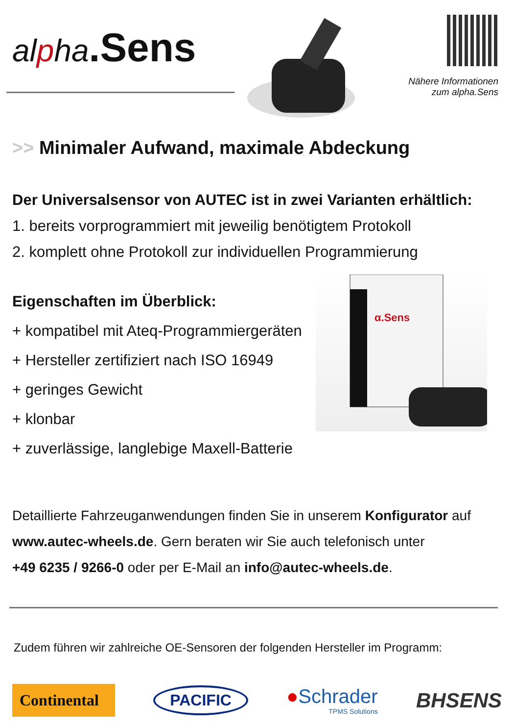alpha.Sens
Nähere Informationen
zum alpha.Sens
>> Minimaler Aufwand, maximale Abdeckung
Der Universalsensor von AUTEC ist in zwei Varianten erhältlich:
1. bereits vorprogrammiert mit jeweilig benötigtem Protokoll
2. komplett ohne Protokoll zur individuellen Programmierung
Eigenschaften im Überblick:
+ kompatibel mit Ateq-Programmiergeräten
+ Hersteller zertifiziert nach ISO 16949
+ geringes Gewicht
+ klonbar
+ zuverlässige, langlebige Maxell-Batterie
α.Sens
Detaillierte Fahrzeuganwendungen finden Sie in unserem Konfigurator auf
www.autec-wheels.de. Gern beraten wir Sie auch telefonisch unter
+49 6235 / 9266-0 oder per E-Mail an info@autec-wheels.de.
Zudem führen wir zahlreiche OE-Sensoren der folgenden Hersteller im Programm:
Continental
PACIFIC
●Schrader
TPMS Solutions
BHSENS